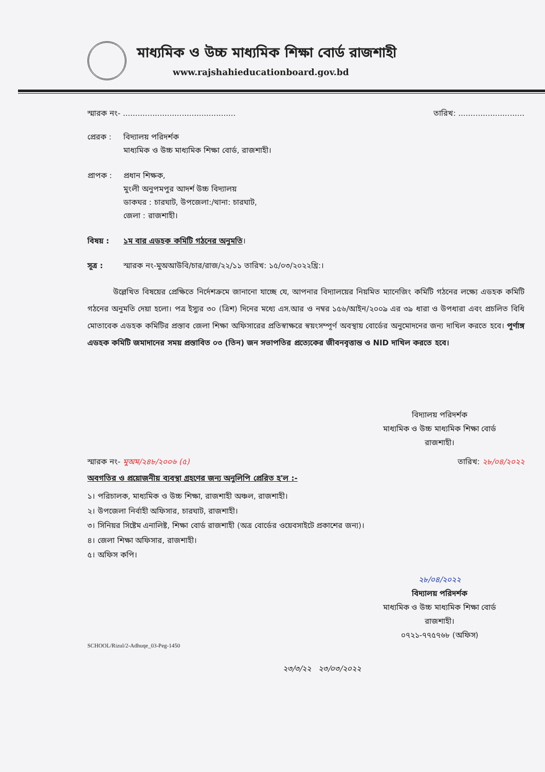মাধ্যমিক ও উচ্চ মাধ্যমিক শিক্ষা বোর্ড রাজশাহী
www.rajshahieducationboard.gov.bd
স্মারক নং- .............................................. তারিখ: ...........................
প্রেরক : বিদ্যালয় পরিদর্শক
মাধ্যমিক ও উচ্চ মাধ্যমিক শিক্ষা বোর্ড, রাজশাহী।
প্রাপক : প্রধান শিক্ষক,
মুংলী অনুপমপুর আদর্শ উচ্চ বিদ্যালয়
ডাকঘর : চারঘাট, উপজেলা:/থানা: চারঘাট,
জেলা : রাজশাহী।
বিষয় : ১ম বার এডহক কমিটি গঠনের অনুমতি।
সূত্র : স্মারক নং-মুঅআউবি/চার/রাজ/২২/১১ তারিখ: ১৫/০৩/২০২২খ্রি:।
উল্লেখিত বিষয়ের প্রেক্ষিতে নির্দেশক্রমে জানানো যাচ্ছে যে, আপনার বিদ্যালয়ের নিয়মিত ম্যানেজিং কমিটি গঠনের লক্ষ্যে এডহক কমিটি গঠনের অনুমতি দেয়া হলো। পত্র ইস্যুর ৩০ (ত্রিশ) দিনের মধ্যে এস.আর ও নম্বর ১৫৬/আইন/২০০৯ এর ৩৯ ধারা ও উপধারা এবং প্রচলিত বিধি মোতাবেক এডহক কমিটির প্রস্তাব জেলা শিক্ষা অফিসারের প্রতিস্বাক্ষরে স্বয়ংসম্পূর্ণ অবস্থায় বোর্ডের অনুমোদনের জন্য দাখিল করতে হবে। পূর্ণাঙ্গ এডহক কমিটি জমাদানের সময় প্রস্তাবিত ০৩ (তিন) জন সভাপতির প্রত্যেকের জীবনবৃত্তান্ত ও NID দাখিল করতে হবে।
বিদ্যালয় পরিদর্শক
মাধ্যমিক ও উচ্চ মাধ্যমিক শিক্ষা বোর্ড
রাজশাহী।
স্মারক নং- মুঅম/২৪৮/২০০৬ (৫) তারিখ: ২৮/০৪/২০২২
অবগতির ও প্রয়োজনীয় ব্যবস্থা গ্রহণের জন্য অনুলিপি প্রেরিত হ'ল :-
১। পরিচালক, মাধ্যমিক ও উচ্চ শিক্ষা, রাজশাহী অঞ্চল, রাজশাহী।
২। উপজেলা নির্বাহী অফিসার, চারঘাট, রাজশাহী।
৩। সিনিয়র সিষ্টেম এনালিষ্ট, শিক্ষা বোর্ড রাজশাহী (অত্র বোর্ডের ওয়েবসাইটে প্রকাশের জন্য)।
৪। জেলা শিক্ষা অফিসার, রাজশাহী।
৫। অফিস কপি।
২৮/০৪/২০২২
বিদ্যালয় পরিদর্শক
মাধ্যমিক ও উচ্চ মাধ্যমিক শিক্ষা বোর্ড
রাজশাহী।
০৭২১-৭৭৫৭৬৮ (অফিস)
SCHOOL/Rizul/2-Adhuqe_03-Peg-1450
২৩/৩/২২ ২৩/০৩/২০২২